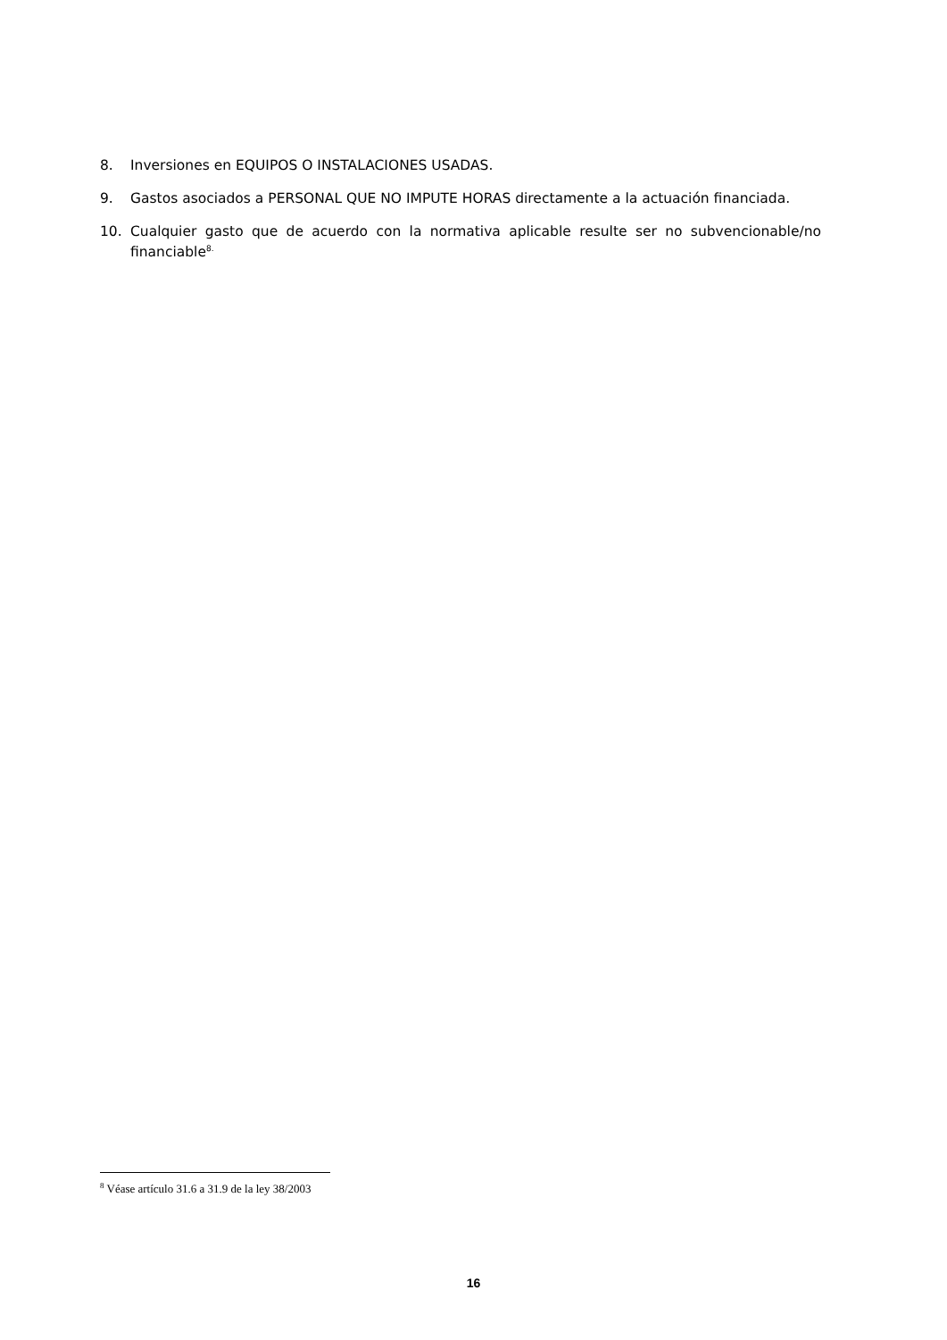8. Inversiones en EQUIPOS O INSTALACIONES USADAS.
9. Gastos asociados a PERSONAL QUE NO IMPUTE HORAS directamente a la actuación financiada.
10. Cualquier gasto que de acuerdo con la normativa aplicable resulte ser no subvencionable/no financiable<sup>8.</sup>
<sup>8</sup> Véase artículo 31.6 a 31.9 de la ley 38/2003
16